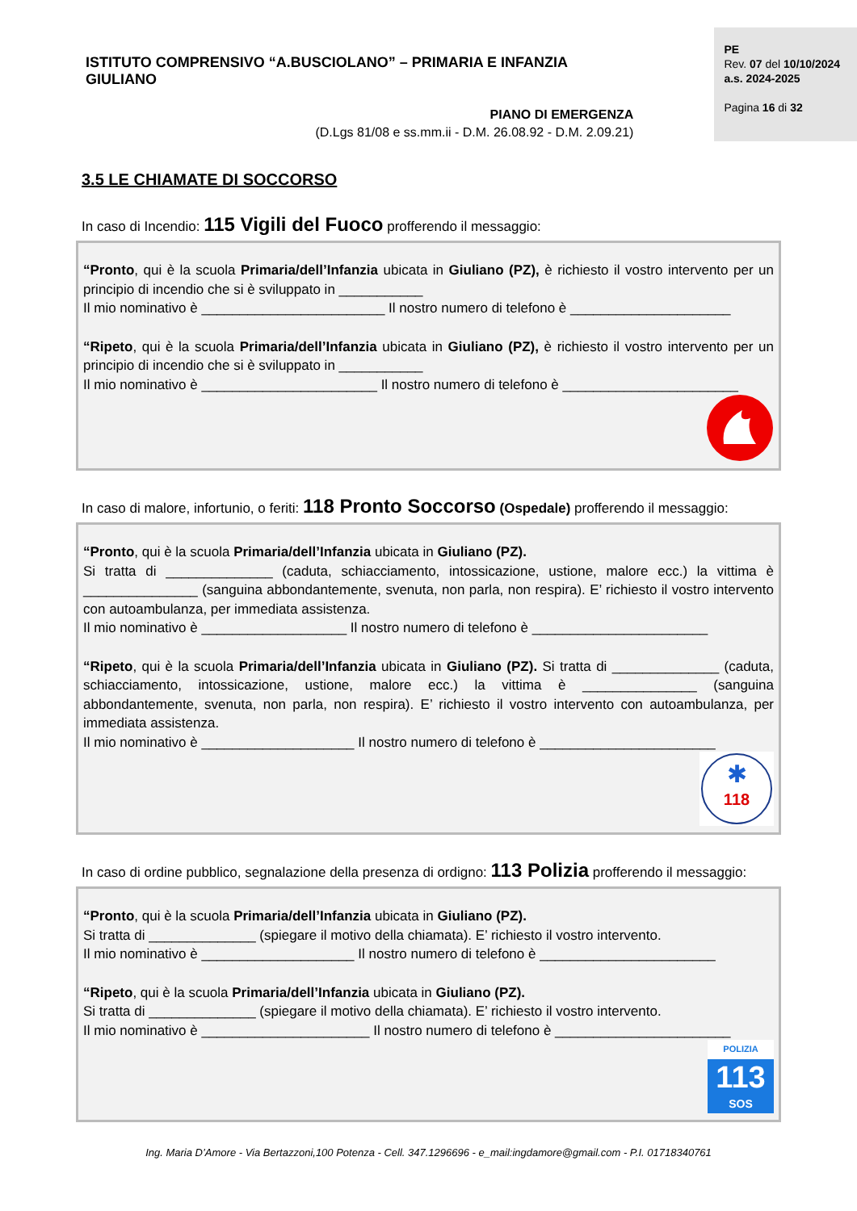ISTITUTO COMPRENSIVO “A.BUSCIOLANO” – PRIMARIA E INFANZIA GIULIANO
PIANO DI EMERGENZA
(D.Lgs 81/08 e ss.mm.ii - D.M. 26.08.92 - D.M. 2.09.21)
PE
Rev. 07 del 10/10/2024
a.s. 2024-2025
Pagina 16 di 32
3.5 LE CHIAMATE DI SOCCORSO
In caso di Incendio: 115 Vigili del Fuoco profferendo il messaggio:
“Pronto, qui è la scuola Primaria/dell’Infanzia ubicata in Giuliano (PZ), è richiesto il vostro intervento per un principio di incendio che si è sviluppato in ___________
Il mio nominativo è ________________________ Il nostro numero di telefono è _____________________
“Ripeto, qui è la scuola Primaria/dell’Infanzia ubicata in Giuliano (PZ), è richiesto il vostro intervento per un principio di incendio che si è sviluppato in ___________
Il mio nominativo è _______________________ Il nostro numero di telefono è _______________________
In caso di malore, infortunio, o feriti: 118 Pronto Soccorso (Ospedale) profferendo il messaggio:
“Pronto, qui è la scuola Primaria/dell’Infanzia ubicata in Giuliano (PZ).
Si tratta di ______________ (caduta, schiacciamento, intossicazione, ustione, malore ecc.) la vittima è _______________ (sanguina abbondantemente, svenuta, non parla, non respira). E’ richiesto il vostro intervento con autoambulanza, per immediata assistenza.
Il mio nominativo è ___________________ Il nostro numero di telefono è _______________________
“Ripeto, qui è la scuola Primaria/dell’Infanzia ubicata in Giuliano (PZ). Si tratta di ______________ (caduta, schiacciamento, intossicazione, ustione, malore ecc.) la vittima è _______________ (sanguina abbondantemente, svenuta, non parla, non respira). E’ richiesto il vostro intervento con autoambulanza, per immediata assistenza.
Il mio nominativo è ____________________ Il nostro numero di telefono è _______________________
✱
118
In caso di ordine pubblico, segnalazione della presenza di ordigno: 113 Polizia profferendo il messaggio:
“Pronto, qui è la scuola Primaria/dell’Infanzia ubicata in Giuliano (PZ).
Si tratta di ______________ (spiegare il motivo della chiamata). E’ richiesto il vostro intervento.
Il mio nominativo è ____________________ Il nostro numero di telefono è _______________________
“Ripeto, qui è la scuola Primaria/dell’Infanzia ubicata in Giuliano (PZ).
Si tratta di ______________ (spiegare il motivo della chiamata). E’ richiesto il vostro intervento.
Il mio nominativo è ______________________ Il nostro numero di telefono è _______________________
POLIZIA
113
SOS
Ing. Maria D’Amore - Via Bertazzoni,100 Potenza - Cell. 347.1296696 - e_mail:ingdamore@gmail.com - P.I. 01718340761